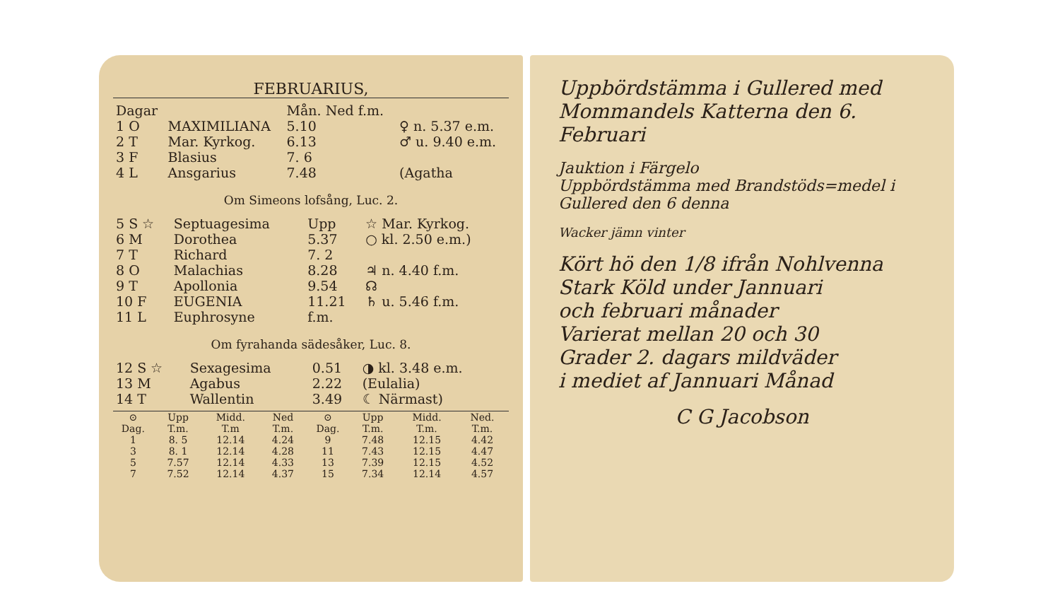FEBRUARIUS,
| Dagar | | Mån. Ned f.m. | |
| --- | --- | --- | --- |
| 1 O | MAXIMILIANA | 5.10 | ♀ n. 5.37 e.m. |
| 2 T | Mar. Kyrkog. | 6.13 | ♂ u. 9.40 e.m. |
| 3 F | Blasius | 7. 6 | |
| 4 L | Ansgarius | 7.48 | (Agatha |
Om Simeons lofsång, Luc. 2.
| 5 S ☆ | Septuagesima | Upp | ☆ Mar. Kyrkog. |
| 6 M | Dorothea | 5.37 | ○ kl. 2.50 e.m.) |
| 7 T | Richard | 7. 2 | |
| 8 O | Malachias | 8.28 | ♃ n. 4.40 f.m. |
| 9 T | Apollonia | 9.54 | ☊ |
| 10 F | EUGENIA | 11.21 | ♄ u. 5.46 f.m. |
| 11 L | Euphrosyne | f.m. | |
Om fyrahanda sädesåker, Luc. 8.
| 12 S ☆ | Sexagesima | 0.51 | ◑ kl. 3.48 e.m. |
| 13 M | Agabus | 2.22 | (Eulalia) |
| 14 T | Wallentin | 3.49 | ☾ Närmast) |
| ⊙ Dag. | Upp T.m. | Midd. T.m | Ned T.m. | ⊙ Dag. | Upp T.m. | Midd. T.m. | Ned. T.m. |
| --- | --- | --- | --- | --- | --- | --- | --- |
| 1 | 8. 5 | 12.14 | 4.24 | 9 | 7.48 | 12.15 | 4.42 |
| 3 | 8. 1 | 12.14 | 4.28 | 11 | 7.43 | 12.15 | 4.47 |
| 5 | 7.57 | 12.14 | 4.33 | 13 | 7.39 | 12.15 | 4.52 |
| 7 | 7.52 | 12.14 | 4.37 | 15 | 7.34 | 12.14 | 4.57 |
Uppbördstämma i Gullered med Mommandels Katterna den 6. Februari
Jauktion i Färgelo
Uppbördstämma med Brandstöds=medel i Gullered den 6 denna
Wacker jämn vinter
Kört hö den 1/8 ifrån Nohlvenna
Stark Köld under Jannuari
och februari månader
Varierat mellan 20 och 30
Grader 2. dagars mildväder
i mediet af Jannuari Månad
C G Jacobson